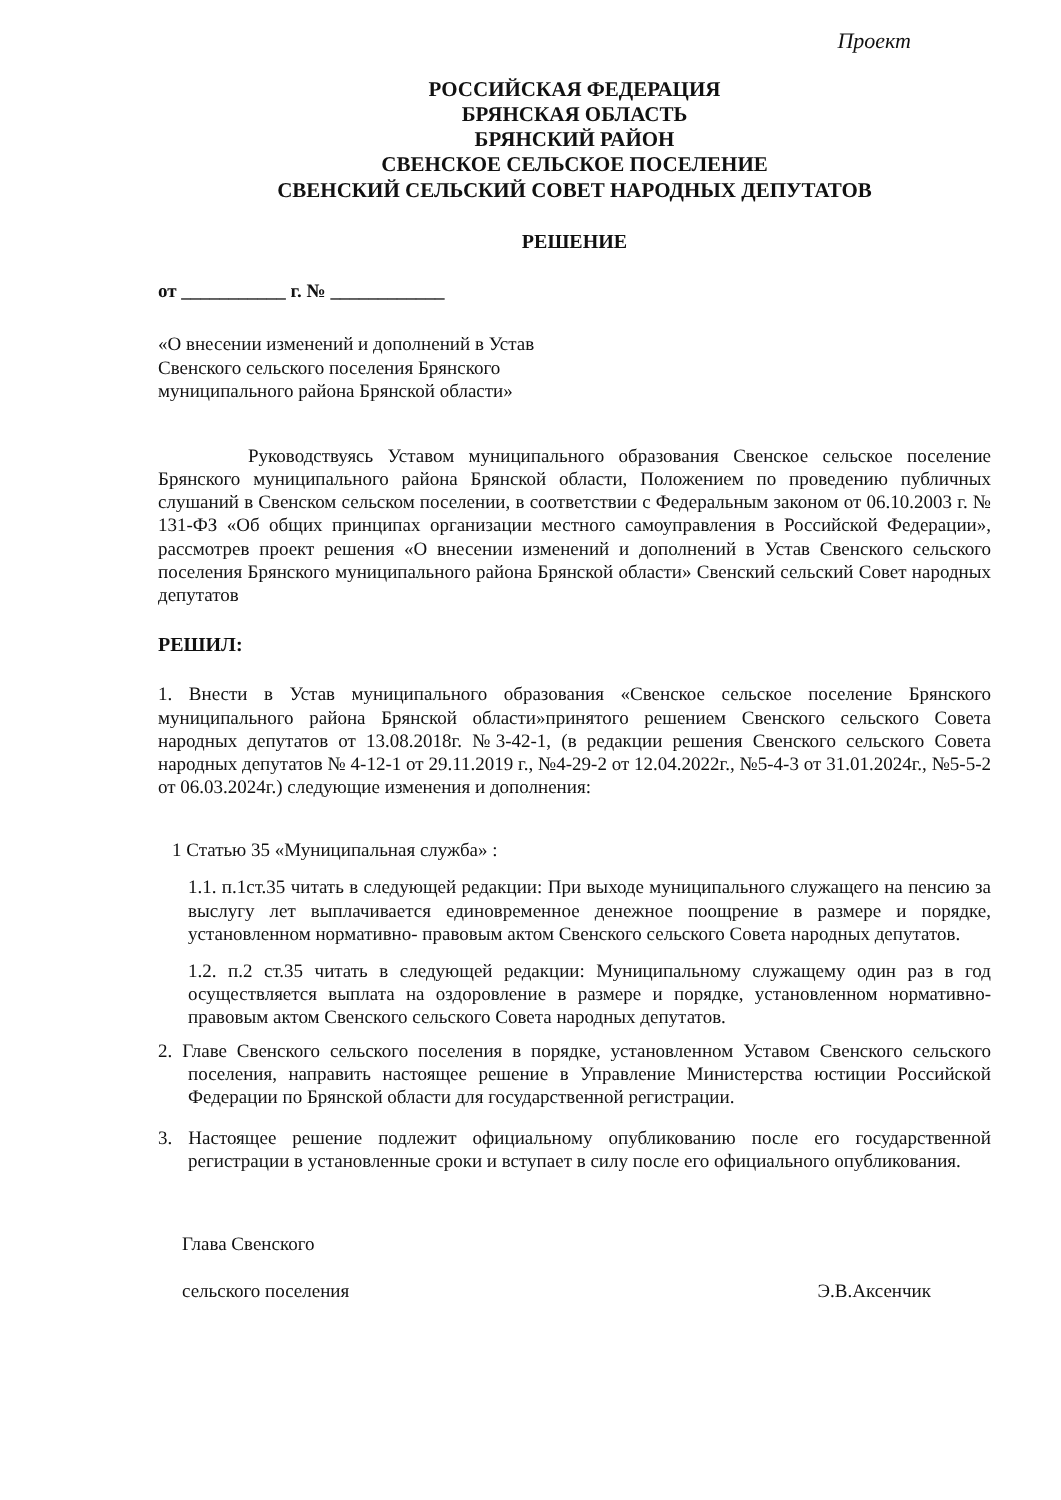Проект
РОССИЙСКАЯ ФЕДЕРАЦИЯ
БРЯНСКАЯ ОБЛАСТЬ
БРЯНСКИЙ РАЙОН
СВЕНСКОЕ СЕЛЬСКОЕ ПОСЕЛЕНИЕ
СВЕНСКИЙ СЕЛЬСКИЙ СОВЕТ НАРОДНЫХ ДЕПУТАТОВ
РЕШЕНИЕ
от ___________ г. № ____________
«О внесении изменений и дополнений в Устав Свенского сельского поселения Брянского муниципального района Брянской области»
Руководствуясь Уставом муниципального образования Свенское сельское поселение Брянского муниципального района Брянской области, Положением по проведению публичных слушаний в Свенском сельском поселении, в соответствии с Федеральным законом от 06.10.2003 г. № 131-ФЗ «Об общих принципах организации местного самоуправления в Российской Федерации», рассмотрев проект решения «О внесении изменений и дополнений в Устав Свенского сельского поселения Брянского муниципального района Брянской области» Свенский сельский Совет народных депутатов
РЕШИЛ:
1. Внести в Устав муниципального образования «Свенское сельское поселение Брянского муниципального района Брянской области»принятого решением Свенского сельского Совета народных депутатов от 13.08.2018г. №3-42-1, (в редакции решения Свенского сельского Совета народных депутатов № 4-12-1 от 29.11.2019 г., №4-29-2 от 12.04.2022г., №5-4-3 от 31.01.2024г., №5-5-2 от 06.03.2024г.) следующие изменения и дополнения:
1 Статью 35 «Муниципальная служба» :
1.1. п.1ст.35 читать в следующей редакции: При выходе муниципального служащего на пенсию за выслугу лет выплачивается единовременное денежное поощрение в размере и порядке, установленном нормативно- правовым актом Свенского сельского Совета народных депутатов.
1.2. п.2 ст.35 читать в следующей редакции: Муниципальному служащему один раз в год осуществляется выплата на оздоровление в размере и порядке, установленном нормативно-правовым актом Свенского сельского Совета народных депутатов.
2. Главе Свенского сельского поселения в порядке, установленном Уставом Свенского сельского поселения, направить настоящее решение в Управление Министерства юстиции Российской Федерации по Брянской области для государственной регистрации.
3. Настоящее решение подлежит официальному опубликованию после его государственной регистрации в установленные сроки и вступает в силу после его официального опубликования.
Глава Свенского
сельского поселения
Э.В.Аксенчик